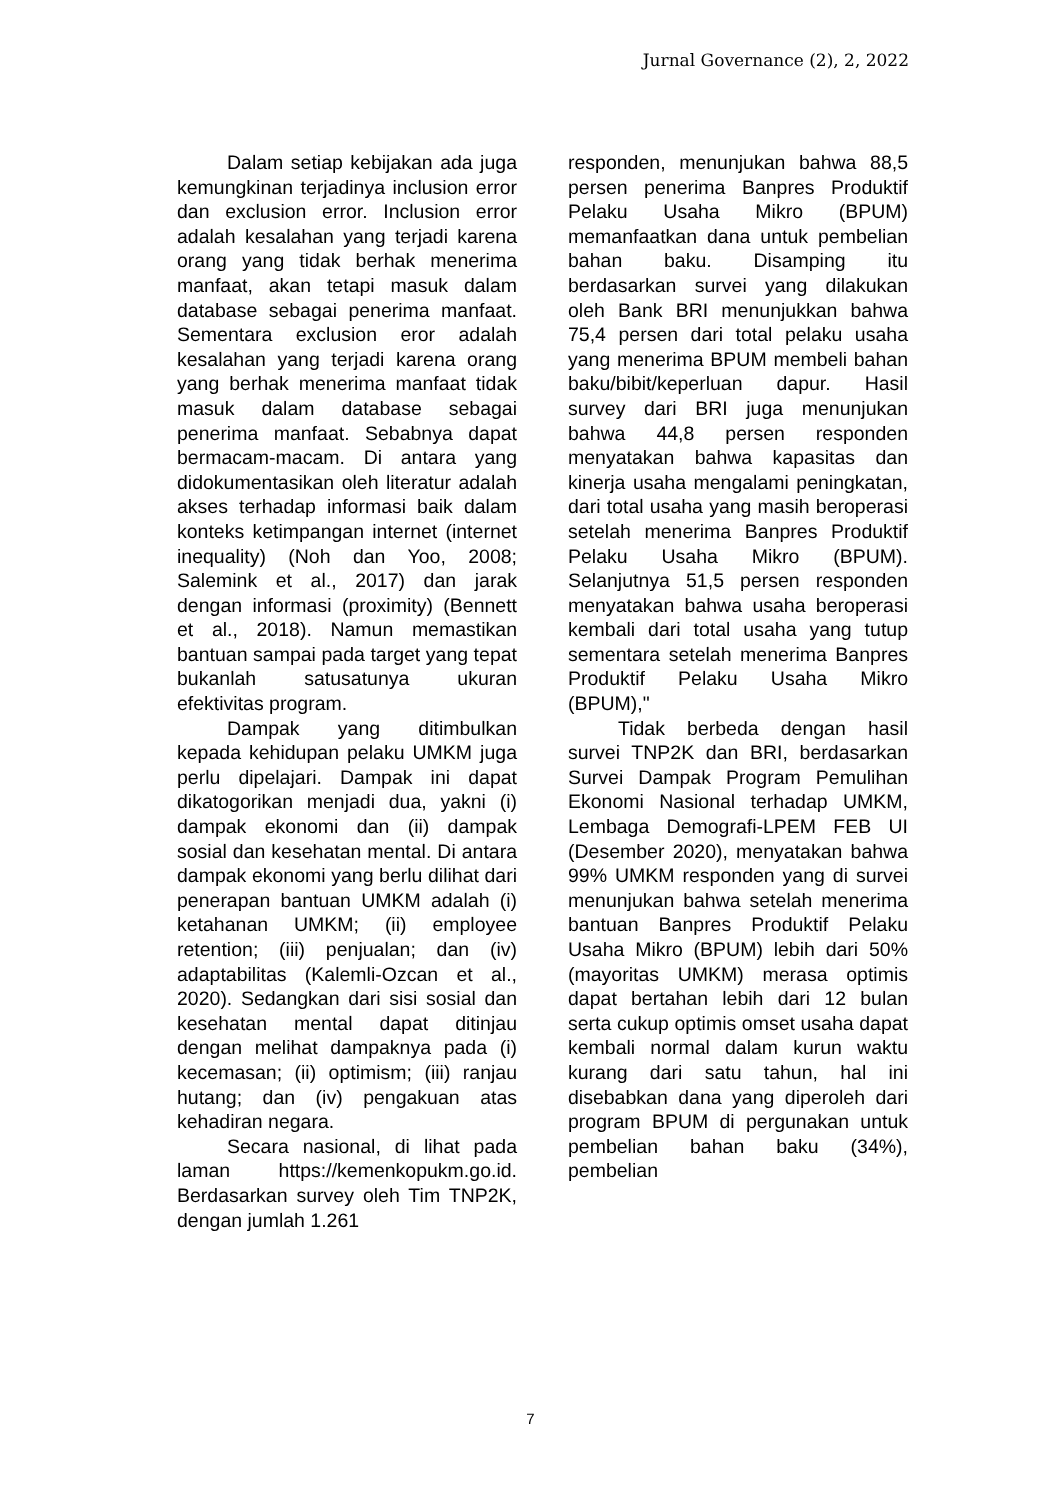Jurnal Governance (2), 2, 2022
Dalam setiap kebijakan ada juga kemungkinan terjadinya inclusion error dan exclusion error. Inclusion error adalah kesalahan yang terjadi karena orang yang tidak berhak menerima manfaat, akan tetapi masuk dalam database sebagai penerima manfaat. Sementara exclusion eror adalah kesalahan yang terjadi karena orang yang berhak menerima manfaat tidak masuk dalam database sebagai penerima manfaat. Sebabnya dapat bermacam-macam. Di antara yang didokumentasikan oleh literatur adalah akses terhadap informasi baik dalam konteks ketimpangan internet (internet inequality) (Noh dan Yoo, 2008; Salemink et al., 2017) dan jarak dengan informasi (proximity) (Bennett et al., 2018). Namun memastikan bantuan sampai pada target yang tepat bukanlah satusatunya ukuran efektivitas program.
Dampak yang ditimbulkan kepada kehidupan pelaku UMKM juga perlu dipelajari. Dampak ini dapat dikatogorikan menjadi dua, yakni (i) dampak ekonomi dan (ii) dampak sosial dan kesehatan mental. Di antara dampak ekonomi yang berlu dilihat dari penerapan bantuan UMKM adalah (i) ketahanan UMKM; (ii) employee retention; (iii) penjualan; dan (iv) adaptabilitas (Kalemli-Ozcan et al., 2020). Sedangkan dari sisi sosial dan kesehatan mental dapat ditinjau dengan melihat dampaknya pada (i) kecemasan; (ii) optimism; (iii) ranjau hutang; dan (iv) pengakuan atas kehadiran negara.
Secara nasional, di lihat pada laman https://kemenkopukm.go.id. Berdasarkan survey oleh Tim TNP2K, dengan jumlah 1.261
responden, menunjukan bahwa 88,5 persen penerima Banpres Produktif Pelaku Usaha Mikro (BPUM) memanfaatkan dana untuk pembelian bahan baku. Disamping itu berdasarkan survei yang dilakukan oleh Bank BRI menunjukkan bahwa 75,4 persen dari total pelaku usaha yang menerima BPUM membeli bahan baku/bibit/keperluan dapur. Hasil survey dari BRI juga menunjukan bahwa 44,8 persen responden menyatakan bahwa kapasitas dan kinerja usaha mengalami peningkatan, dari total usaha yang masih beroperasi setelah menerima Banpres Produktif Pelaku Usaha Mikro (BPUM). Selanjutnya 51,5 persen responden menyatakan bahwa usaha beroperasi kembali dari total usaha yang tutup sementara setelah menerima Banpres Produktif Pelaku Usaha Mikro (BPUM),"
Tidak berbeda dengan hasil survei TNP2K dan BRI, berdasarkan Survei Dampak Program Pemulihan Ekonomi Nasional terhadap UMKM, Lembaga Demografi-LPEM FEB UI (Desember 2020), menyatakan bahwa 99% UMKM responden yang di survei menunjukan bahwa setelah menerima bantuan Banpres Produktif Pelaku Usaha Mikro (BPUM) lebih dari 50% (mayoritas UMKM) merasa optimis dapat bertahan lebih dari 12 bulan serta cukup optimis omset usaha dapat kembali normal dalam kurun waktu kurang dari satu tahun, hal ini disebabkan dana yang diperoleh dari program BPUM di pergunakan untuk pembelian bahan baku (34%), pembelian
7